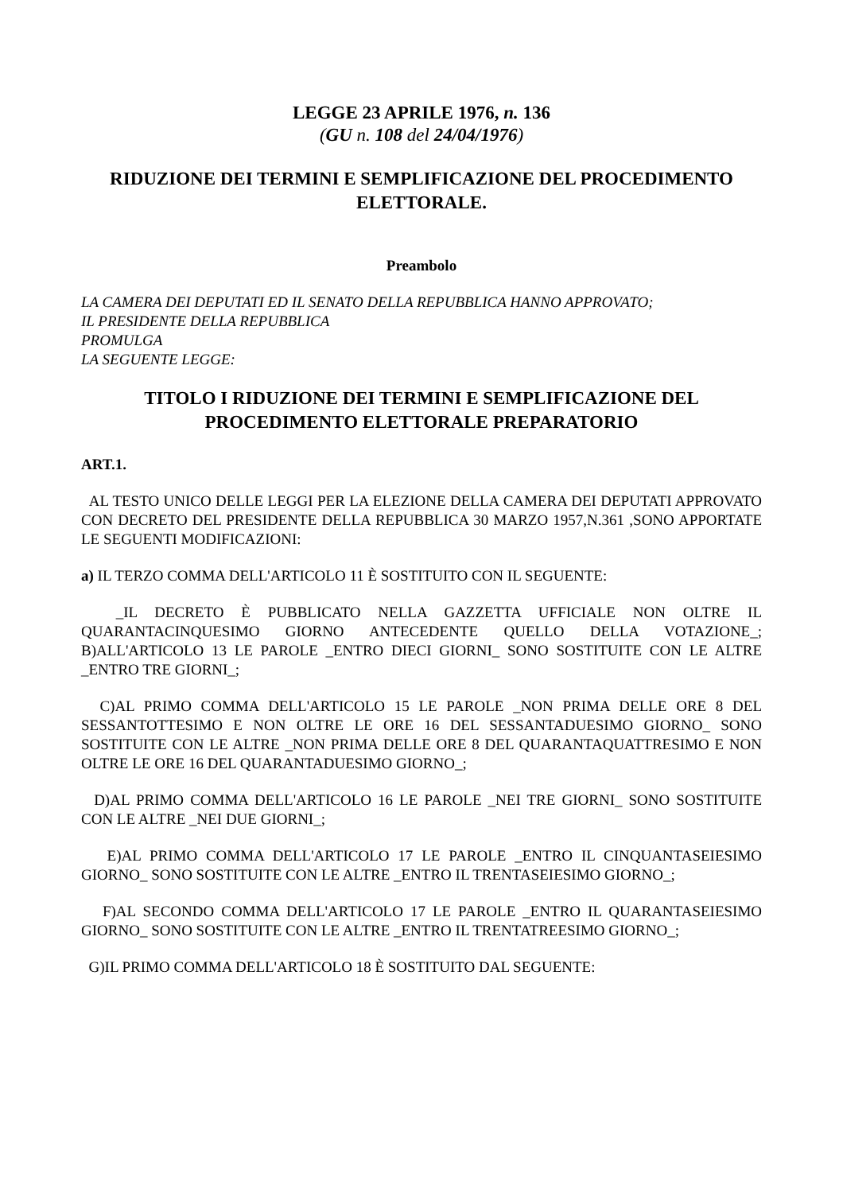LEGGE 23 APRILE 1976, n. 136
(GU n. 108 del 24/04/1976)
RIDUZIONE DEI TERMINI E SEMPLIFICAZIONE DEL PROCEDIMENTO ELETTORALE.
Preambolo
LA CAMERA DEI DEPUTATI ED IL SENATO DELLA REPUBBLICA HANNO APPROVATO;
IL PRESIDENTE DELLA REPUBBLICA
PROMULGA
LA SEGUENTE LEGGE:
TITOLO I RIDUZIONE DEI TERMINI E SEMPLIFICAZIONE DEL PROCEDIMENTO ELETTORALE PREPARATORIO
ART.1.
AL TESTO UNICO DELLE LEGGI PER LA ELEZIONE DELLA CAMERA DEI DEPUTATI APPROVATO CON DECRETO DEL PRESIDENTE DELLA REPUBBLICA 30 MARZO 1957,N.361 ,SONO APPORTATE LE SEGUENTI MODIFICAZIONI:
a) IL TERZO COMMA DELL'ARTICOLO 11 È SOSTITUITO CON IL SEGUENTE:
_IL DECRETO È PUBBLICATO NELLA GAZZETTA UFFICIALE NON OLTRE IL QUARANTACINQUESIMO GIORNO ANTECEDENTE QUELLO DELLA VOTAZIONE_; B)ALL'ARTICOLO 13 LE PAROLE _ENTRO DIECI GIORNI_ SONO SOSTITUITE CON LE ALTRE _ENTRO TRE GIORNI_;
C)AL PRIMO COMMA DELL'ARTICOLO 15 LE PAROLE _NON PRIMA DELLE ORE 8 DEL SESSANTOTTESIMO E NON OLTRE LE ORE 16 DEL SESSANTADUESIMO GIORNO_ SONO SOSTITUITE CON LE ALTRE _NON PRIMA DELLE ORE 8 DEL QUARANTAQUATTRESIMO E NON OLTRE LE ORE 16 DEL QUARANTADUESIMO GIORNO_;
D)AL PRIMO COMMA DELL'ARTICOLO 16 LE PAROLE _NEI TRE GIORNI_ SONO SOSTITUITE CON LE ALTRE _NEI DUE GIORNI_;
E)AL PRIMO COMMA DELL'ARTICOLO 17 LE PAROLE _ENTRO IL CINQUANTASEIESIMO GIORNO_ SONO SOSTITUITE CON LE ALTRE _ENTRO IL TRENTASEIESIMO GIORNO_;
F)AL SECONDO COMMA DELL'ARTICOLO 17 LE PAROLE _ENTRO IL QUARANTASEIESIMO GIORNO_ SONO SOSTITUITE CON LE ALTRE _ENTRO IL TRENTATREESIMO GIORNO_;
G)IL PRIMO COMMA DELL'ARTICOLO 18 È SOSTITUITO DAL SEGUENTE: